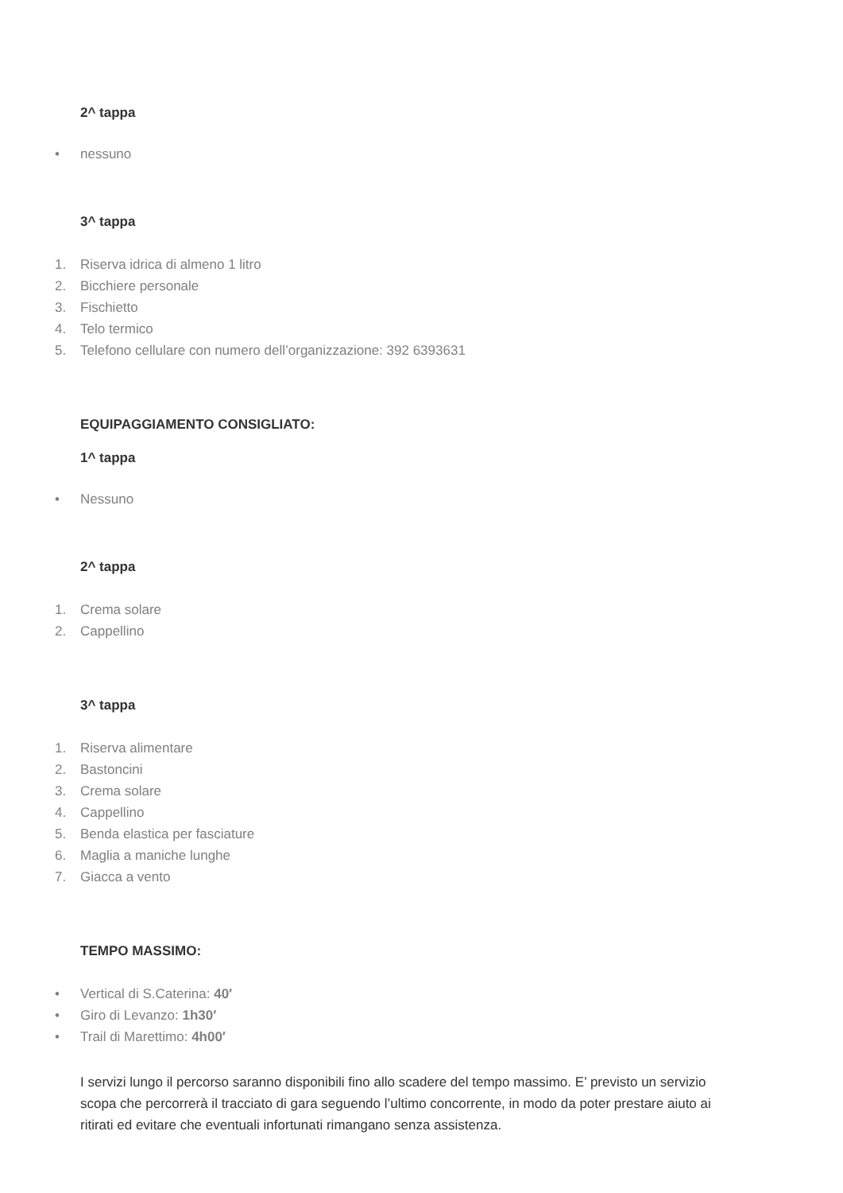2^ tappa
• nessuno
3^ tappa
1. Riserva idrica di almeno 1 litro
2. Bicchiere personale
3. Fischietto
4. Telo termico
5. Telefono cellulare con numero dell’organizzazione: 392 6393631
EQUIPAGGIAMENTO CONSIGLIATO:
1^ tappa
• Nessuno
2^ tappa
1. Crema solare
2. Cappellino
3^ tappa
1. Riserva alimentare
2. Bastoncini
3. Crema solare
4. Cappellino
5. Benda elastica per fasciature
6. Maglia a maniche lunghe
7. Giacca a vento
TEMPO MASSIMO:
• Vertical di S.Caterina: 40′
• Giro di Levanzo: 1h30′
• Trail di Marettimo: 4h00′
I servizi lungo il percorso saranno disponibili fino allo scadere del tempo massimo. E’ previsto un servizio scopa che percorrerà il tracciato di gara seguendo l’ultimo concorrente, in modo da poter prestare aiuto ai ritirati ed evitare che eventuali infortunati rimangano senza assistenza.